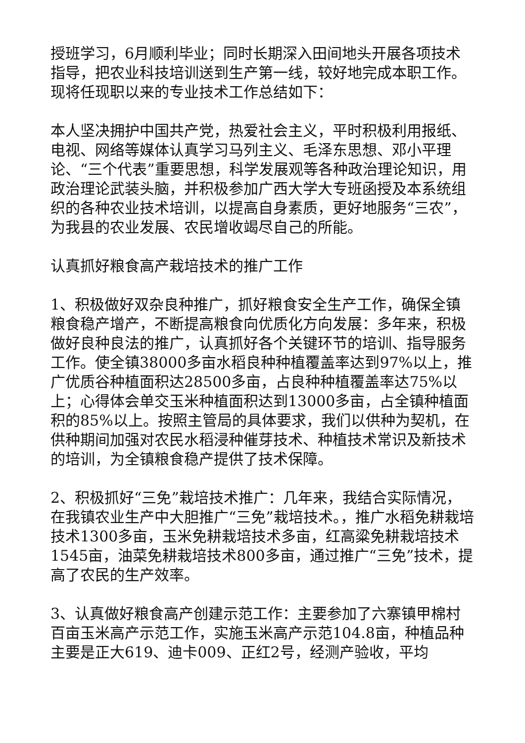授班学习，6月顺利毕业；同时长期深入田间地头开展各项技术指导，把农业科技培训送到生产第一线，较好地完成本职工作。现将任现职以来的专业技术工作总结如下：
本人坚决拥护中国共产党，热爱社会主义，平时积极利用报纸、电视、网络等媒体认真学习马列主义、毛泽东思想、邓小平理论、“三个代表”重要思想，科学发展观等各种政治理论知识，用政治理论武装头脑，并积极参加广西大学大专班函授及本系统组织的各种农业技术培训，以提高自身素质，更好地服务“三农”，为我县的农业发展、农民增收竭尽自己的所能。
认真抓好粮食高产栽培技术的推广工作
1、积极做好双杂良种推广，抓好粮食安全生产工作，确保全镇粮食稳产增产，不断提高粮食向优质化方向发展：多年来，积极做好良种良法的推广，认真抓好各个关键环节的培训、指导服务工作。使全镇38000多亩水稻良种种植覆盖率达到97%以上，推广优质谷种植面积达28500多亩，占良种种植覆盖率达75%以上；心得体会单交玉米种植面积达到13000多亩，占全镇种植面积的85%以上。按照主管局的具体要求，我们以供种为契机，在供种期间加强对农民水稻浸种催芽技术、种植技术常识及新技术的培训，为全镇粮食稳产提供了技术保障。
2、积极抓好“三免”栽培技术推广：几年来，我结合实际情况，在我镇农业生产中大胆推广“三免”栽培技术。，推广水稻免耕栽培技术1300多亩，玉米免耕栽培技术多亩，红高粱免耕栽培技术1545亩，油菜免耕栽培技术800多亩，通过推广“三免”技术，提高了农民的生产效率。
3、认真做好粮食高产创建示范工作：主要参加了六寨镇甲棉村百亩玉米高产示范工作，实施玉米高产示范104.8亩，种植品种主要是正大619、迪卡009、正红2号，经测产验收，平均